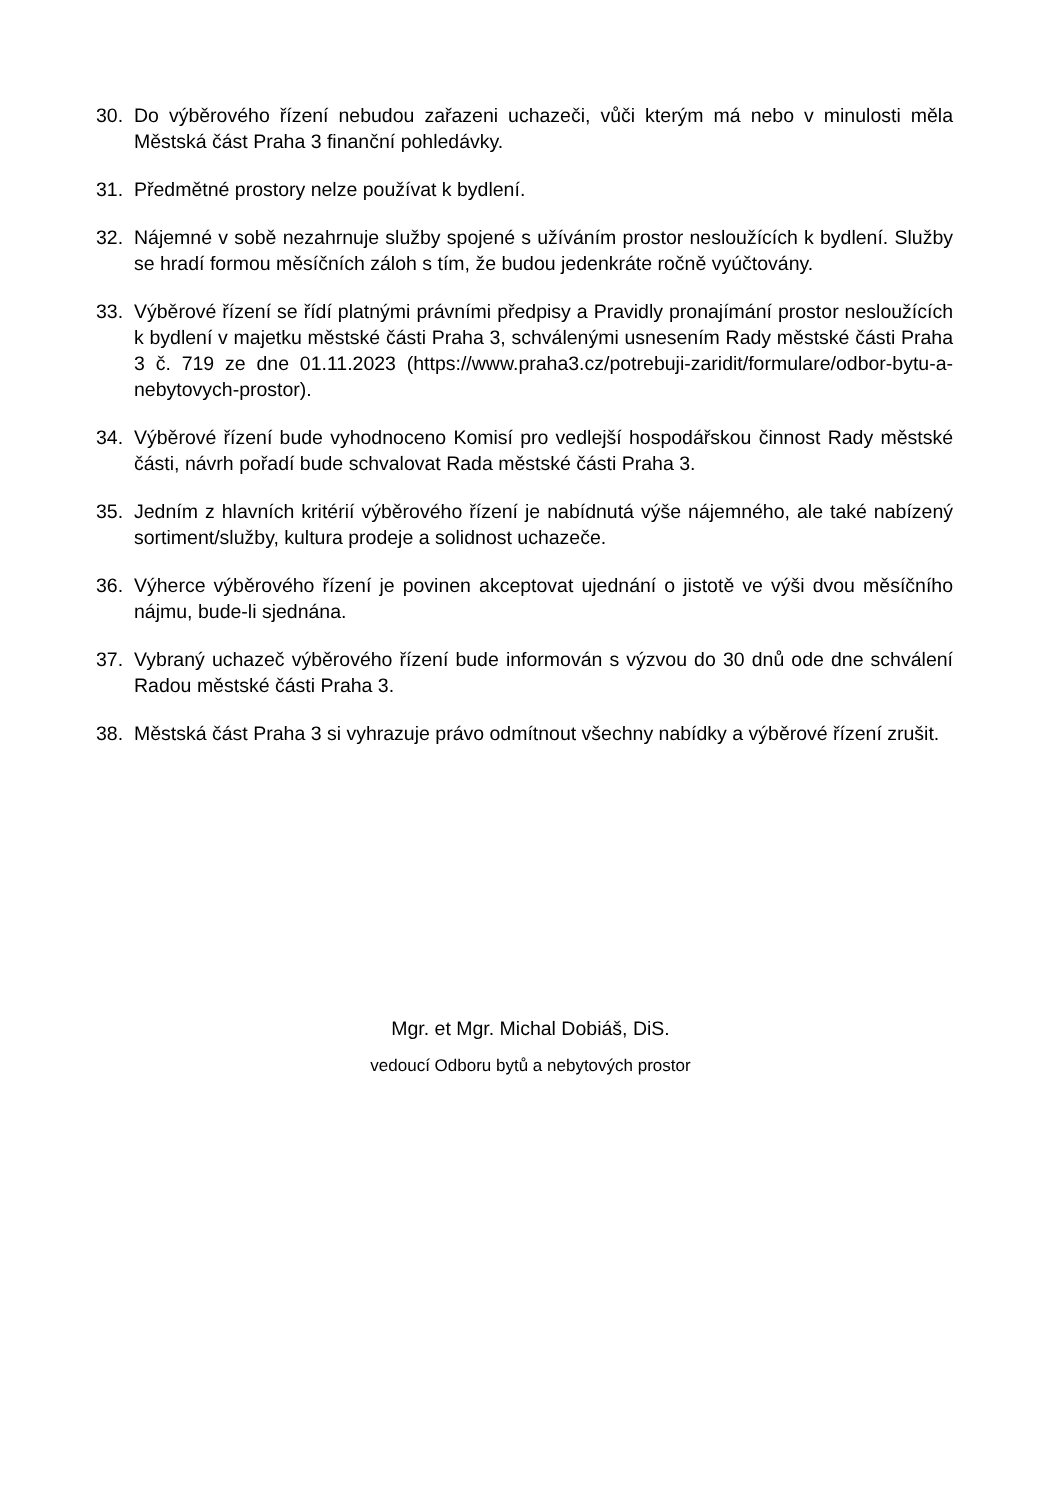30. Do výběrového řízení nebudou zařazeni uchazeči, vůči kterým má nebo v minulosti měla Městská část Praha 3 finanční pohledávky.
31. Předmětné prostory nelze používat k bydlení.
32. Nájemné v sobě nezahrnuje služby spojené s užíváním prostor nesloužících k bydlení. Služby se hradí formou měsíčních záloh s tím, že budou jedenkráte ročně vyúčtovány.
33. Výběrové řízení se řídí platnými právními předpisy a Pravidly pronajímání prostor nesloužících k bydlení v majetku městské části Praha 3, schválenými usnesením Rady městské části Praha 3 č. 719 ze dne 01.11.2023 (https://www.praha3.cz/potrebuji-zaridit/formulare/odbor-bytu-a-nebytovych-prostor).
34. Výběrové řízení bude vyhodnoceno Komisí pro vedlejší hospodářskou činnost Rady městské části, návrh pořadí bude schvalovat Rada městské části Praha 3.
35. Jedním z hlavních kritérií výběrového řízení je nabídnutá výše nájemného, ale také nabízený sortiment/služby, kultura prodeje a solidnost uchazeče.
36. Výherce výběrového řízení je povinen akceptovat ujednání o jistotě ve výši dvou měsíčního nájmu, bude-li sjednána.
37. Vybraný uchazeč výběrového řízení bude informován s výzvou do 30 dnů ode dne schválení Radou městské části Praha 3.
38. Městská část Praha 3 si vyhrazuje právo odmítnout všechny nabídky a výběrové řízení zrušit.
Mgr. et Mgr. Michal Dobiáš, DiS.
vedoucí Odboru bytů a nebytových prostor